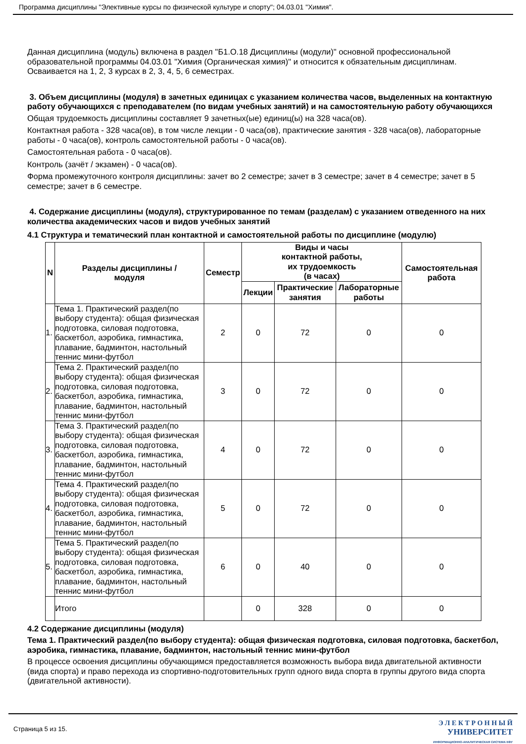Программа дисциплины "Элективные курсы по физической культуре и спорту"; 04.03.01 "Химия".
Данная дисциплина (модуль) включена в раздел "Б1.О.18 Дисциплины (модули)" основной профессиональной образовательной программы 04.03.01 "Химия (Органическая химия)" и относится к обязательным дисциплинам. Осваивается на 1, 2, 3 курсах в 2, 3, 4, 5, 6 семестрах.
3. Объем дисциплины (модуля) в зачетных единицах с указанием количества часов, выделенных на контактную работу обучающихся с преподавателем (по видам учебных занятий) и на самостоятельную работу обучающихся
Общая трудоемкость дисциплины составляет 9 зачетных(ые) единиц(ы) на 328 часа(ов).
Контактная работа - 328 часа(ов), в том числе лекции - 0 часа(ов), практические занятия - 328 часа(ов), лабораторные работы - 0 часа(ов), контроль самостоятельной работы - 0 часа(ов).
Самостоятельная работа - 0 часа(ов).
Контроль (зачёт / экзамен) - 0 часа(ов).
Форма промежуточного контроля дисциплины: зачет во 2 семестре; зачет в 3 семестре; зачет в 4 семестре; зачет в 5 семестре; зачет в 6 семестре.
4. Содержание дисциплины (модуля), структурированное по темам (разделам) с указанием отведенного на них количества академических часов и видов учебных занятий
4.1 Структура и тематический план контактной и самостоятельной работы по дисциплине (модулю)
| N | Разделы дисциплины / модуля | Семестр | Виды и часы контактной работы, их трудоемкость (в часах) | | | Самостоятельная работа |
| --- | --- | --- | --- | --- | --- | --- |
| | | | Лекции | Практические занятия | Лабораторные работы | |
| 1. | Тема 1. Практический раздел(по выбору студента): общая физическая подготовка, силовая подготовка, баскетбол, аэробика, гимнастика, плавание, бадминтон, настольный теннис мини-футбол | 2 | 0 | 72 | 0 | 0 |
| 2. | Тема 2. Практический раздел(по выбору студента): общая физическая подготовка, силовая подготовка, баскетбол, аэробика, гимнастика, плавание, бадминтон, настольный теннис мини-футбол | 3 | 0 | 72 | 0 | 0 |
| 3. | Тема 3. Практический раздел(по выбору студента): общая физическая подготовка, силовая подготовка, баскетбол, аэробика, гимнастика, плавание, бадминтон, настольный теннис мини-футбол | 4 | 0 | 72 | 0 | 0 |
| 4. | Тема 4. Практический раздел(по выбору студента): общая физическая подготовка, силовая подготовка, баскетбол, аэробика, гимнастика, плавание, бадминтон, настольный теннис мини-футбол | 5 | 0 | 72 | 0 | 0 |
| 5. | Тема 5. Практический раздел(по выбору студента): общая физическая подготовка, силовая подготовка, баскетбол, аэробика, гимнастика, плавание, бадминтон, настольный теннис мини-футбол | 6 | 0 | 40 | 0 | 0 |
| | Итого | | 0 | 328 | 0 | 0 |
4.2 Содержание дисциплины (модуля)
Тема 1. Практический раздел(по выбору студента): общая физическая подготовка, силовая подготовка, баскетбол, аэробика, гимнастика, плавание, бадминтон, настольный теннис мини-футбол
В процессе освоения дисциплины обучающимся предоставляется возможность выбора вида двигательной активности (вида спорта) и право перехода из спортивно-подготовительных групп одного вида спорта в группы другого вида спорта (двигательной активности).
Страница 5 из 15.
Э Л Е К Т Р О Н Н Ы Й
УНИВЕРСИТЕТ
ИНФОРМАЦИОННО-АНАЛИТИЧЕСКАЯ СИСТЕМА КФУ